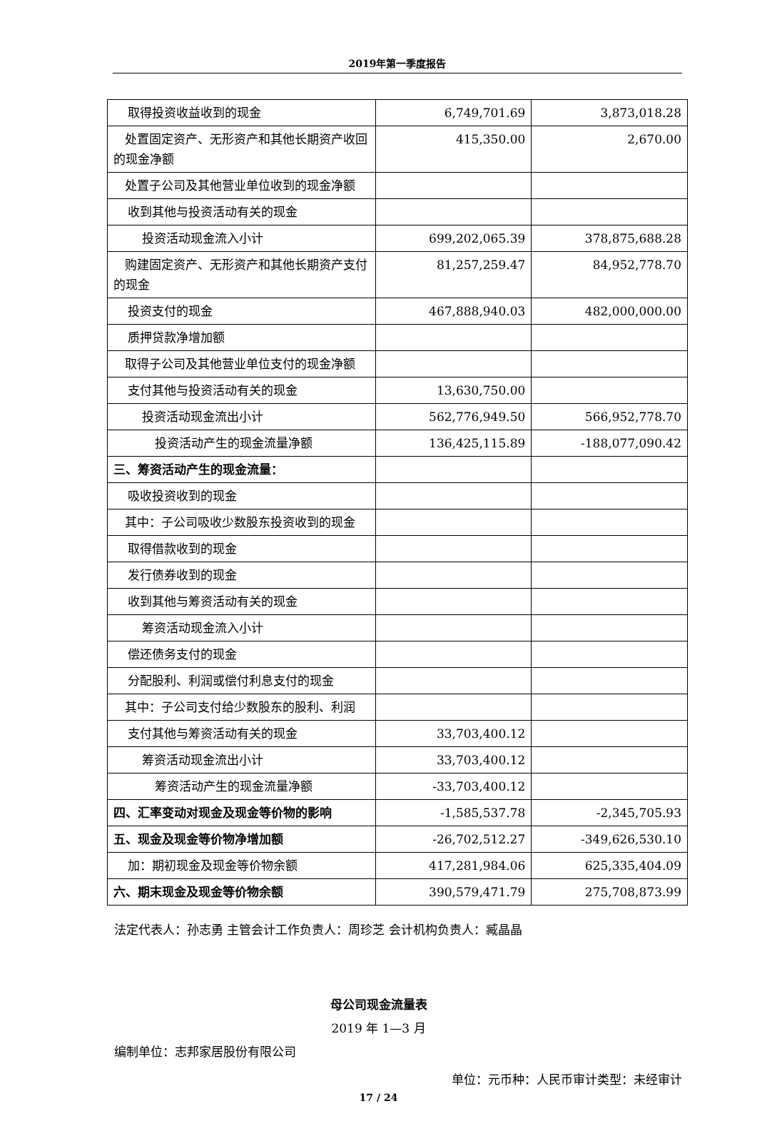2019年第一季度报告
| 取得投资收益收到的现金 | 6,749,701.69 | 3,873,018.28 |
| 处置固定资产、无形资产和其他长期资产收回的现金净额 | 415,350.00 | 2,670.00 |
| 处置子公司及其他营业单位收到的现金净额 | | |
| 收到其他与投资活动有关的现金 | | |
| 投资活动现金流入小计 | 699,202,065.39 | 378,875,688.28 |
| 购建固定资产、无形资产和其他长期资产支付的现金 | 81,257,259.47 | 84,952,778.70 |
| 投资支付的现金 | 467,888,940.03 | 482,000,000.00 |
| 质押贷款净增加额 | | |
| 取得子公司及其他营业单位支付的现金净额 | | |
| 支付其他与投资活动有关的现金 | 13,630,750.00 | |
| 投资活动现金流出小计 | 562,776,949.50 | 566,952,778.70 |
| 投资活动产生的现金流量净额 | 136,425,115.89 | -188,077,090.42 |
| 三、筹资活动产生的现金流量： | | |
| 吸收投资收到的现金 | | |
| 其中：子公司吸收少数股东投资收到的现金 | | |
| 取得借款收到的现金 | | |
| 发行债券收到的现金 | | |
| 收到其他与筹资活动有关的现金 | | |
| 筹资活动现金流入小计 | | |
| 偿还债务支付的现金 | | |
| 分配股利、利润或偿付利息支付的现金 | | |
| 其中：子公司支付给少数股东的股利、利润 | | |
| 支付其他与筹资活动有关的现金 | 33,703,400.12 | |
| 筹资活动现金流出小计 | 33,703,400.12 | |
| 筹资活动产生的现金流量净额 | -33,703,400.12 | |
| 四、汇率变动对现金及现金等价物的影响 | -1,585,537.78 | -2,345,705.93 |
| 五、现金及现金等价物净增加额 | -26,702,512.27 | -349,626,530.10 |
| 加：期初现金及现金等价物余额 | 417,281,984.06 | 625,335,404.09 |
| 六、期末现金及现金等价物余额 | 390,579,471.79 | 275,708,873.99 |
法定代表人：孙志勇 主管会计工作负责人：周珍芝 会计机构负责人：臧晶晶
母公司现金流量表
2019 年 1—3 月
编制单位：志邦家居股份有限公司
单位：元币种：人民币审计类型：未经审计
17 / 24